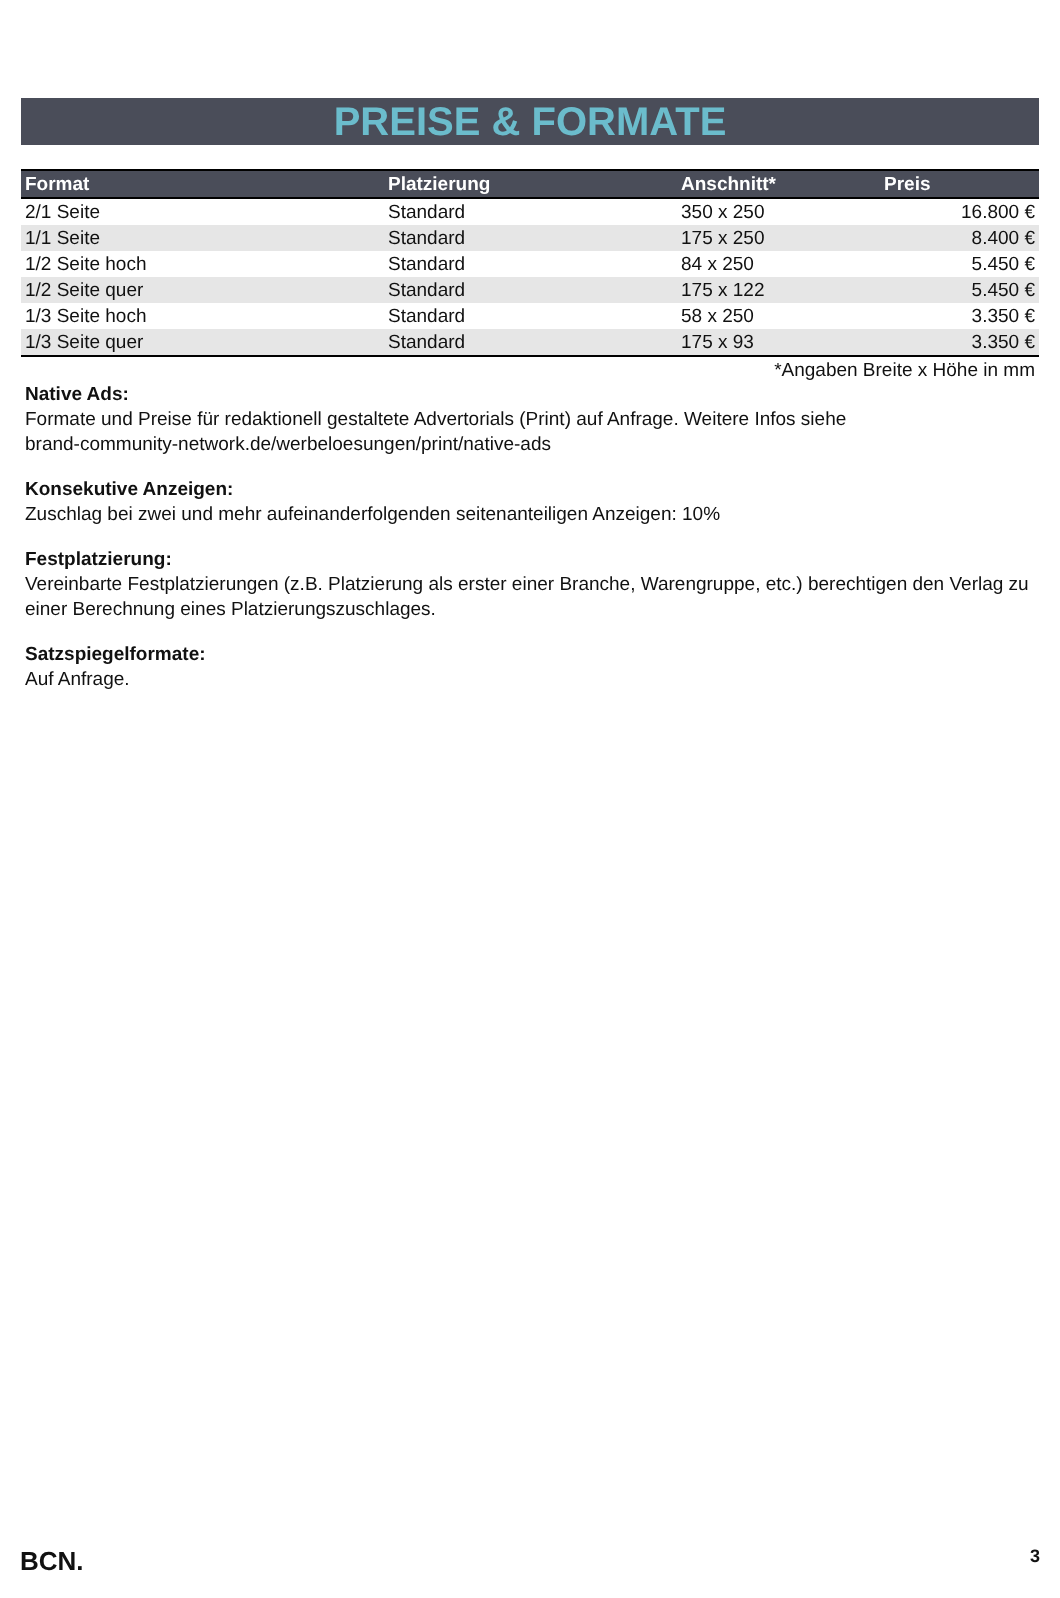PREISE & FORMATE
| Format | Platzierung | Anschnitt* | Preis |
| --- | --- | --- | --- |
| 2/1 Seite | Standard | 350 x 250 | 16.800 € |
| 1/1 Seite | Standard | 175 x 250 | 8.400 € |
| 1/2 Seite hoch | Standard | 84 x 250 | 5.450 € |
| 1/2 Seite quer | Standard | 175 x 122 | 5.450 € |
| 1/3 Seite hoch | Standard | 58 x 250 | 3.350 € |
| 1/3 Seite quer | Standard | 175 x 93 | 3.350 € |
*Angaben Breite x Höhe in mm
Native Ads:
Formate und Preise für redaktionell gestaltete Advertorials (Print) auf Anfrage. Weitere Infos siehe
brand-community-network.de/werbeloesungen/print/native-ads
Konsekutive Anzeigen:
Zuschlag bei zwei und mehr aufeinanderfolgenden seitenanteiligen Anzeigen: 10%
Festplatzierung:
Vereinbarte Festplatzierungen (z.B. Platzierung als erster einer Branche, Warengruppe, etc.) berechtigen den Verlag zu einer Berechnung eines Platzierungszuschlages.
Satzspiegelformate:
Auf Anfrage.
BCN. 3